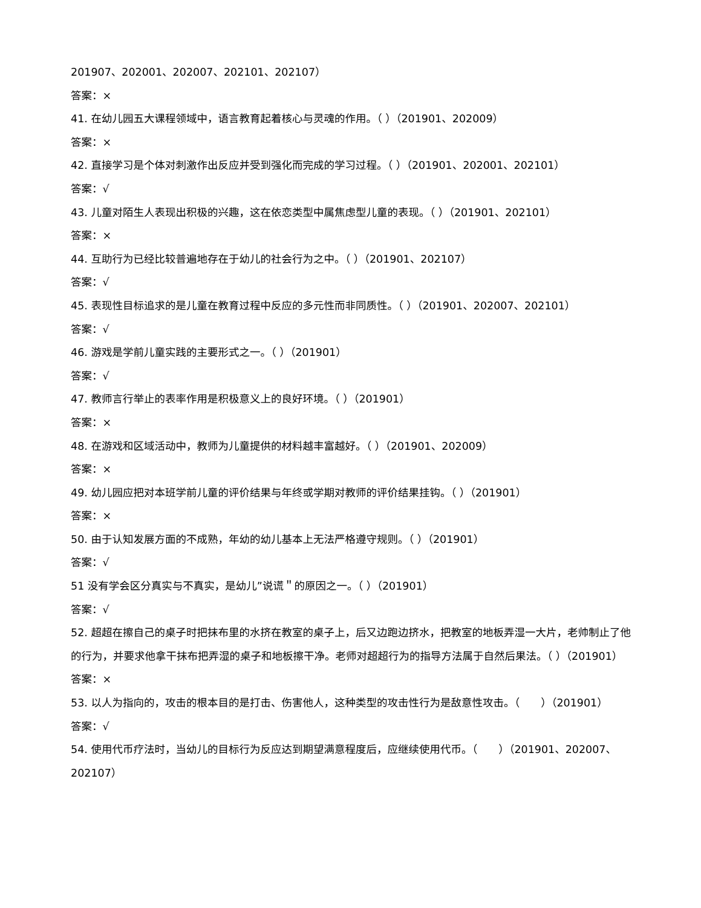201907、202001、202007、202101、202107）
答案：×
41. 在幼儿园五大课程领域中，语言教育起着核心与灵魂的作用。（ ）（201901、202009）
答案：×
42. 直接学习是个体对刺激作出反应并受到强化而完成的学习过程。（ ）（201901、202001、202101）
答案：√
43. 儿童对陌生人表现出积极的兴趣，这在依恋类型中属焦虑型儿童的表现。（ ）（201901、202101）
答案：×
44. 互助行为已经比较普遍地存在于幼儿的社会行为之中。（ ）（201901、202107）
答案：√
45. 表现性目标追求的是儿童在教育过程中反应的多元性而非同质性。（ ）（201901、202007、202101）
答案：√
46. 游戏是学前儿童实践的主要形式之一。（ ）（201901）
答案：√
47. 教师言行举止的表率作用是积极意义上的良好环境。（ ）（201901）
答案：×
48. 在游戏和区域活动中，教师为儿童提供的材料越丰富越好。（ ）（201901、202009）
答案：×
49. 幼儿园应把对本班学前儿童的评价结果与年终或学期对教师的评价结果挂钩。（ ）（201901）
答案：×
50. 由于认知发展方面的不成熟，年幼的幼儿基本上无法严格遵守规则。（ ）（201901）
答案：√
51 没有学会区分真实与不真实，是幼儿”说谎＂的原因之一。（ ）（201901）
答案：√
52. 超超在擦自己的桌子时把抹布里的水挤在教室的桌子上，后又边跑边挤水，把教室的地板弄湿一大片，老帅制止了他的行为，并要求他拿干抹布把弄湿的桌子和地板擦干净。老师对超超行为的指导方法属于自然后果法。（ ）（201901）
答案：×
53. 以人为指向的，攻击的根本目的是打击、伤害他人，这种类型的攻击性行为是敌意性攻击。（　　）（201901）
答案：√
54. 使用代币疗法时，当幼儿的目标行为反应达到期望满意程度后，应继续使用代币。（　　）（201901、202007、202107）